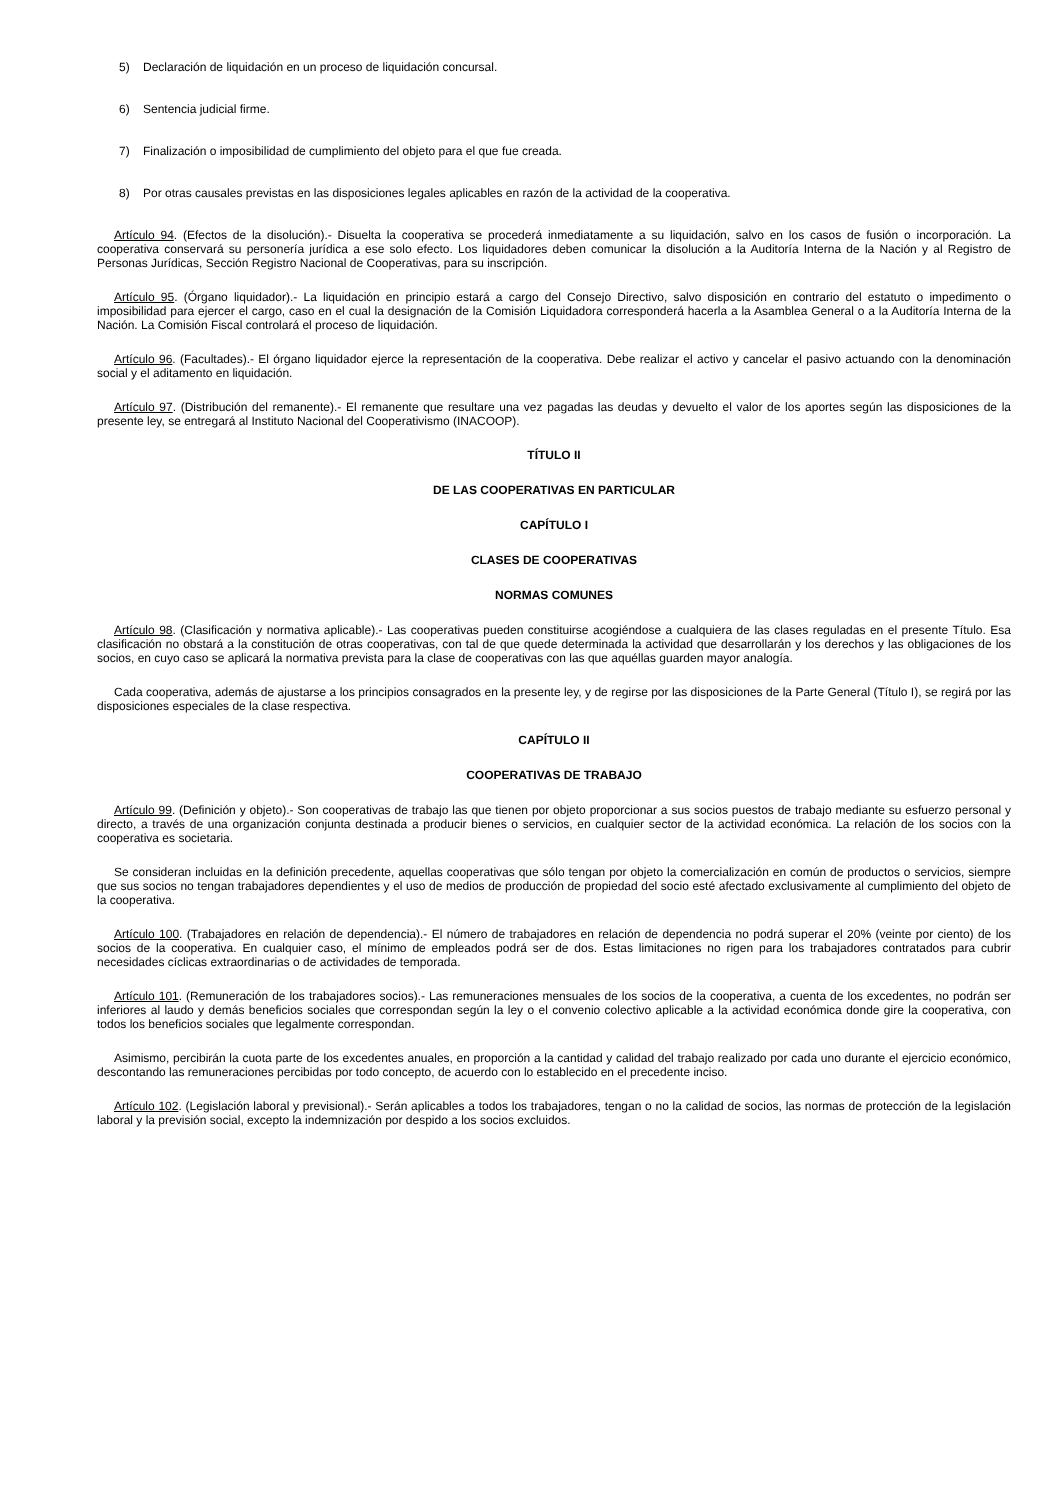5) Declaración de liquidación en un proceso de liquidación concursal.
6) Sentencia judicial firme.
7) Finalización o imposibilidad de cumplimiento del objeto para el que fue creada.
8) Por otras causales previstas en las disposiciones legales aplicables en razón de la actividad de la cooperativa.
Artículo 94. (Efectos de la disolución).- Disuelta la cooperativa se procederá inmediatamente a su liquidación, salvo en los casos de fusión o incorporación. La cooperativa conservará su personería jurídica a ese solo efecto. Los liquidadores deben comunicar la disolución a la Auditoría Interna de la Nación y al Registro de Personas Jurídicas, Sección Registro Nacional de Cooperativas, para su inscripción.
Artículo 95. (Órgano liquidador).- La liquidación en principio estará a cargo del Consejo Directivo, salvo disposición en contrario del estatuto o impedimento o imposibilidad para ejercer el cargo, caso en el cual la designación de la Comisión Liquidadora corresponderá hacerla a la Asamblea General o a la Auditoría Interna de la Nación. La Comisión Fiscal controlará el proceso de liquidación.
Artículo 96. (Facultades).- El órgano liquidador ejerce la representación de la cooperativa. Debe realizar el activo y cancelar el pasivo actuando con la denominación social y el aditamento en liquidación.
Artículo 97. (Distribución del remanente).- El remanente que resultare una vez pagadas las deudas y devuelto el valor de los aportes según las disposiciones de la presente ley, se entregará al Instituto Nacional del Cooperativismo (INACOOP).
TÍTULO II
DE LAS COOPERATIVAS EN PARTICULAR
CAPÍTULO I
CLASES DE COOPERATIVAS
NORMAS COMUNES
Artículo 98. (Clasificación y normativa aplicable).- Las cooperativas pueden constituirse acogiéndose a cualquiera de las clases reguladas en el presente Título. Esa clasificación no obstará a la constitución de otras cooperativas, con tal de que quede determinada la actividad que desarrollarán y los derechos y las obligaciones de los socios, en cuyo caso se aplicará la normativa prevista para la clase de cooperativas con las que aquéllas guarden mayor analogía.
Cada cooperativa, además de ajustarse a los principios consagrados en la presente ley, y de regirse por las disposiciones de la Parte General (Título I), se regirá por las disposiciones especiales de la clase respectiva.
CAPÍTULO II
COOPERATIVAS DE TRABAJO
Artículo 99. (Definición y objeto).- Son cooperativas de trabajo las que tienen por objeto proporcionar a sus socios puestos de trabajo mediante su esfuerzo personal y directo, a través de una organización conjunta destinada a producir bienes o servicios, en cualquier sector de la actividad económica. La relación de los socios con la cooperativa es societaria.
Se consideran incluidas en la definición precedente, aquellas cooperativas que sólo tengan por objeto la comercialización en común de productos o servicios, siempre que sus socios no tengan trabajadores dependientes y el uso de medios de producción de propiedad del socio esté afectado exclusivamente al cumplimiento del objeto de la cooperativa.
Artículo 100. (Trabajadores en relación de dependencia).- El número de trabajadores en relación de dependencia no podrá superar el 20% (veinte por ciento) de los socios de la cooperativa. En cualquier caso, el mínimo de empleados podrá ser de dos. Estas limitaciones no rigen para los trabajadores contratados para cubrir necesidades cíclicas extraordinarias o de actividades de temporada.
Artículo 101. (Remuneración de los trabajadores socios).- Las remuneraciones mensuales de los socios de la cooperativa, a cuenta de los excedentes, no podrán ser inferiores al laudo y demás beneficios sociales que correspondan según la ley o el convenio colectivo aplicable a la actividad económica donde gire la cooperativa, con todos los beneficios sociales que legalmente correspondan.
Asimismo, percibirán la cuota parte de los excedentes anuales, en proporción a la cantidad y calidad del trabajo realizado por cada uno durante el ejercicio económico, descontando las remuneraciones percibidas por todo concepto, de acuerdo con lo establecido en el precedente inciso.
Artículo 102. (Legislación laboral y previsional).- Serán aplicables a todos los trabajadores, tengan o no la calidad de socios, las normas de protección de la legislación laboral y la previsión social, excepto la indemnización por despido a los socios excluidos.